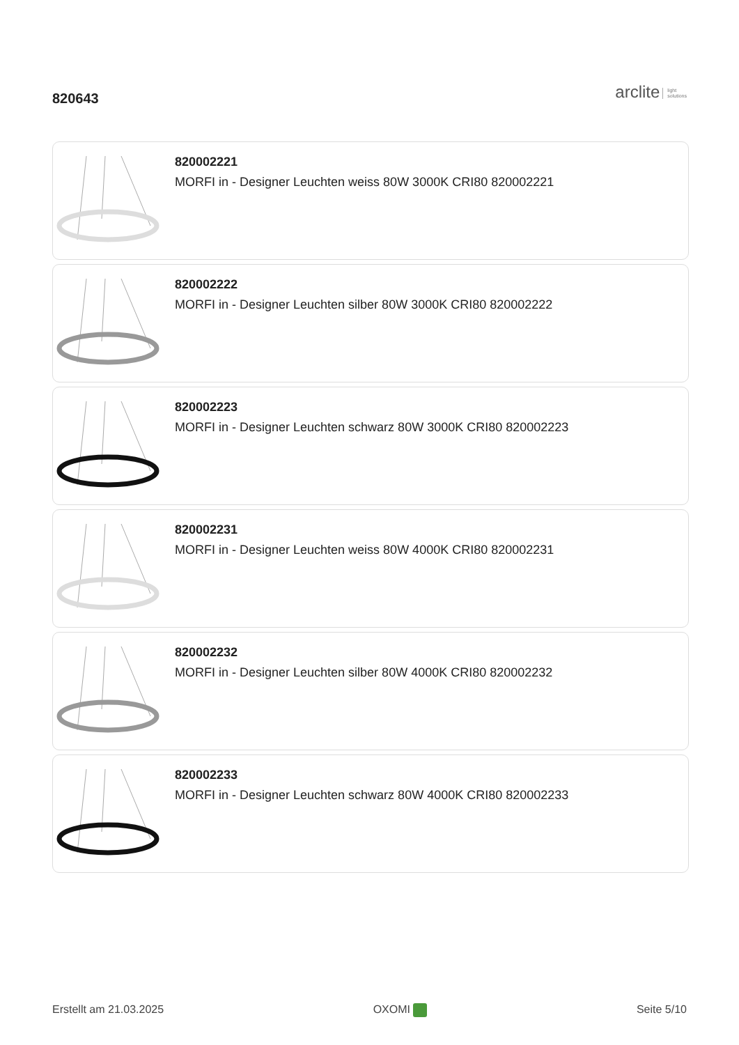820643
arclite light
solutions
820002221
MORFI in - Designer Leuchten weiss 80W 3000K CRI80 820002221
820002222
MORFI in - Designer Leuchten silber 80W 3000K CRI80 820002222
820002223
MORFI in - Designer Leuchten schwarz 80W 3000K CRI80 820002223
820002231
MORFI in - Designer Leuchten weiss 80W 4000K CRI80 820002231
820002232
MORFI in - Designer Leuchten silber 80W 4000K CRI80 820002232
820002233
MORFI in - Designer Leuchten schwarz 80W 4000K CRI80 820002233
Erstellt am 21.03.2025 OXOMI Seite 5/10